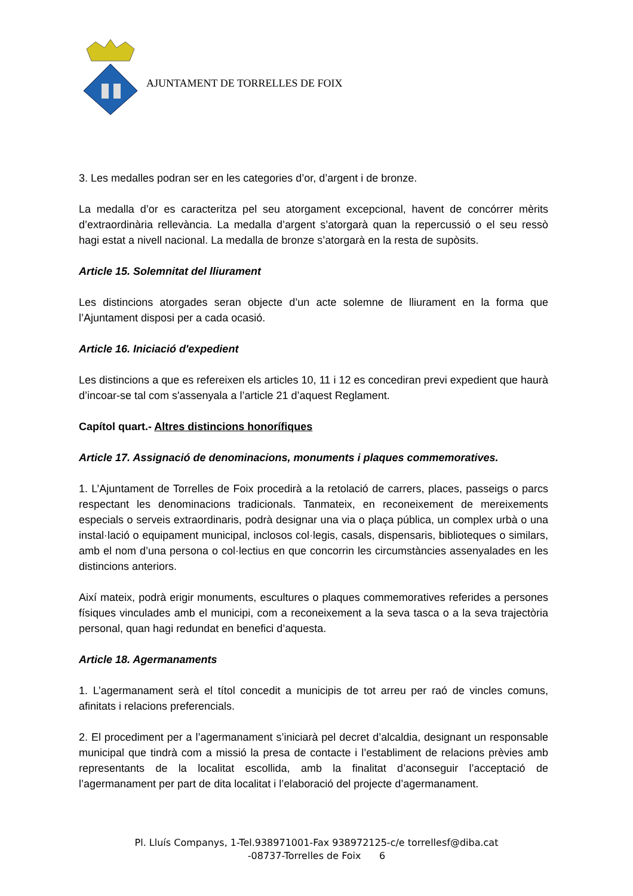AJUNTAMENT DE TORRELLES DE FOIX
3. Les medalles podran ser en les categories d’or, d’argent i de bronze.
La medalla d’or es caracteritza pel seu atorgament excepcional, havent de concórrer mèrits d’extraordinària rellevància. La medalla d’argent s’atorgarà quan la repercussió o el seu ressò hagi estat a nivell nacional. La medalla de bronze s’atorgarà en la resta de supòsits.
Article 15. Solemnitat del lliurament
Les distincions atorgades seran objecte d’un acte solemne de lliurament en la forma que l’Ajuntament disposi per a cada ocasió.
Article 16. Iniciació d'expedient
Les distincions a que es refereixen els articles 10, 11 i 12 es concediran previ expedient que haurà d’incoar-se tal com s'assenyala a l’article 21 d’aquest Reglament.
Capítol quart.- Altres distincions honorífiques
Article 17. Assignació de denominacions, monuments i plaques commemoratives.
1. L’Ajuntament de Torrelles de Foix procedirà a la retolació de carrers, places, passeigs o parcs respectant les denominacions tradicionals. Tanmateix, en reconeixement de mereixements especials o serveis extraordinaris, podrà designar una via o plaça pública, un complex urbà o una instal·lació o equipament municipal, inclosos col·legis, casals, dispensaris, biblioteques o similars, amb el nom d’una persona o col·lectius en que concorrin les circumstàncies assenyalades en les distincions anteriors.
Així mateix, podrà erigir monuments, escultures o plaques commemoratives referides a persones físiques vinculades amb el municipi, com a reconeixement a la seva tasca o a la seva trajectòria personal, quan hagi redundat en benefici d’aquesta.
Article 18. Agermanaments
1. L’agermanament serà el títol concedit a municipis de tot arreu per raó de vincles comuns, afinitats i relacions preferencials.
2. El procediment per a l’agermanament s’iniciarà pel decret d’alcaldia, designant un responsable municipal que tindrà com a missió la presa de contacte i l’establiment de relacions prèvies amb representants de la localitat escollida, amb la finalitat d’aconseguir l’acceptació de l’agermanament per part de dita localitat i l’elaboració del projecte d’agermanament.
Pl. Lluís Companys, 1-Tel.938971001-Fax 938972125-c/e torrellesf@diba.cat
-08737-Torrelles de Foix 6